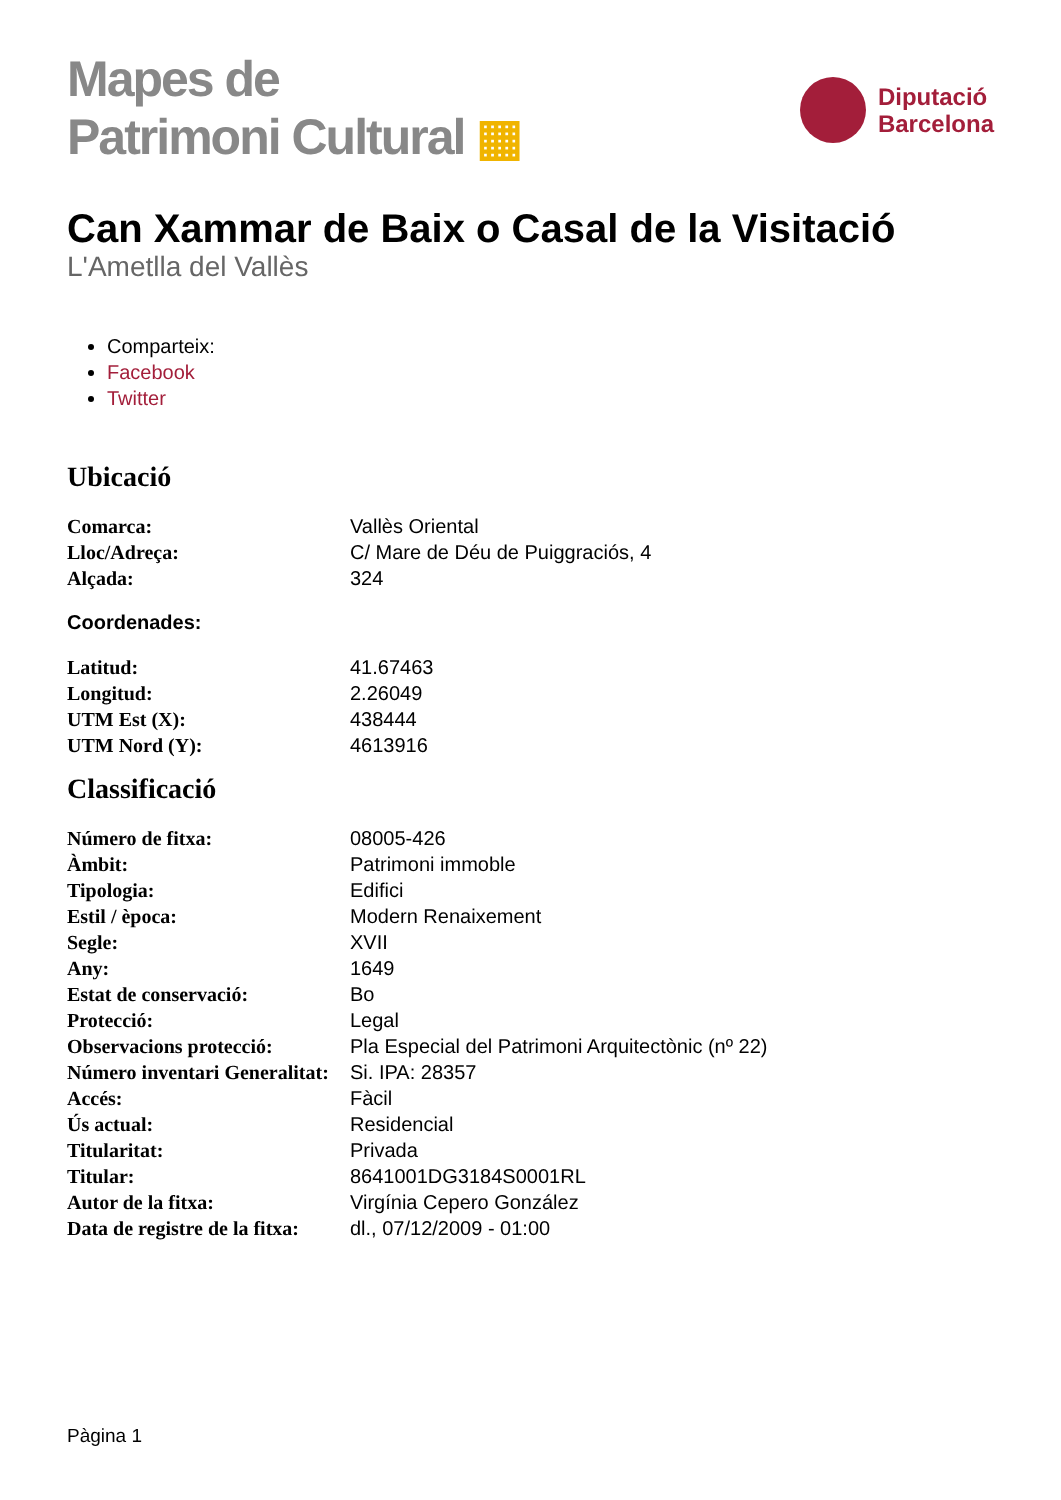Mapes de
Patrimoni Cultural ▦
Diputació
Barcelona
Can Xammar de Baix o Casal de la Visitació
L'Ametlla del Vallès
Comparteix:
Facebook
Twitter
Ubicació
| Comarca: | Vallès Oriental |
| Lloc/Adreça: | C/ Mare de Déu de Puiggraciós, 4 |
| Alçada: | 324 |
Coordenades:
| Latitud: | 41.67463 |
| Longitud: | 2.26049 |
| UTM Est (X): | 438444 |
| UTM Nord (Y): | 4613916 |
Classificació
| Número de fitxa: | 08005-426 |
| Àmbit: | Patrimoni immoble |
| Tipologia: | Edifici |
| Estil / època: | Modern Renaixement |
| Segle: | XVII |
| Any: | 1649 |
| Estat de conservació: | Bo |
| Protecció: | Legal |
| Observacions protecció: | Pla Especial del Patrimoni Arquitectònic (nº 22) |
| Número inventari Generalitat: | Si. IPA: 28357 |
| Accés: | Fàcil |
| Ús actual: | Residencial |
| Titularitat: | Privada |
| Titular: | 8641001DG3184S0001RL |
| Autor de la fitxa: | Virgínia Cepero González |
| Data de registre de la fitxa: | dl., 07/12/2009 - 01:00 |
Pàgina 1